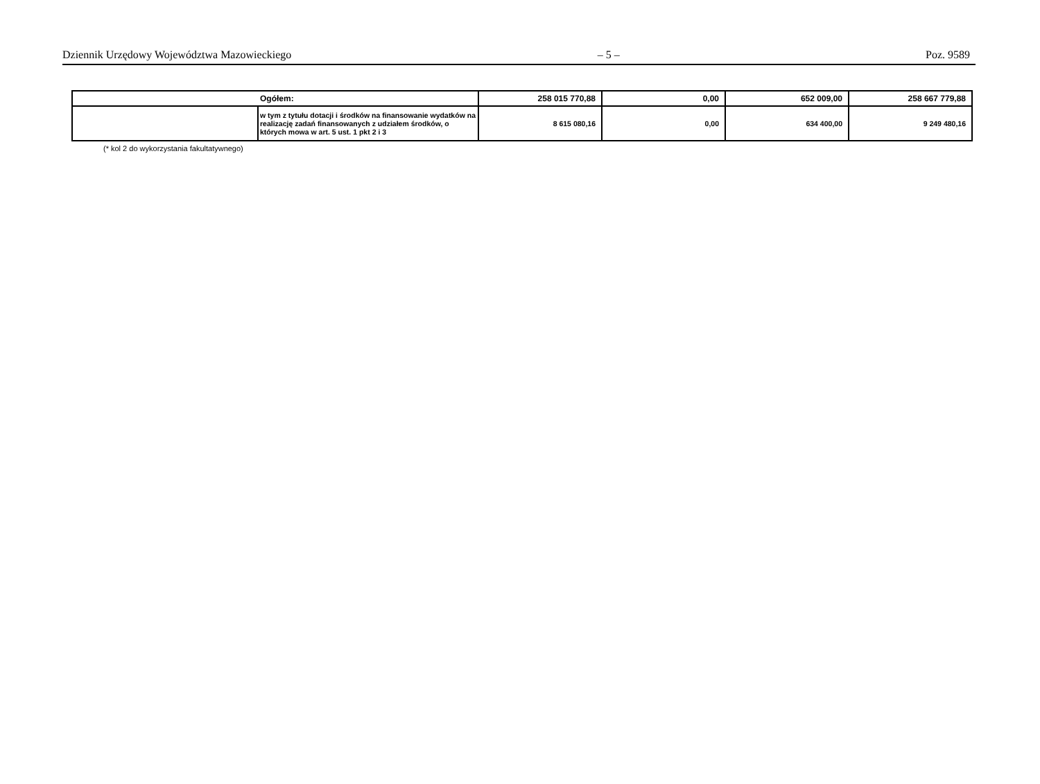Dziennik Urzędowy Województwa Mazowieckiego – 5 – Poz. 9589
| Ogółem: | | 258 015 770,88 | 0,00 | 652 009,00 | 258 667 779,88 |
| | w tym z tytułu dotacji i środków na finansowanie wydatków na realizację zadań finansowanych z udziałem środków, o których mowa w art. 5 ust. 1 pkt 2 i 3 | 8 615 080,16 | 0,00 | 634 400,00 | 9 249 480,16 |
(* kol 2 do wykorzystania fakultatywnego)